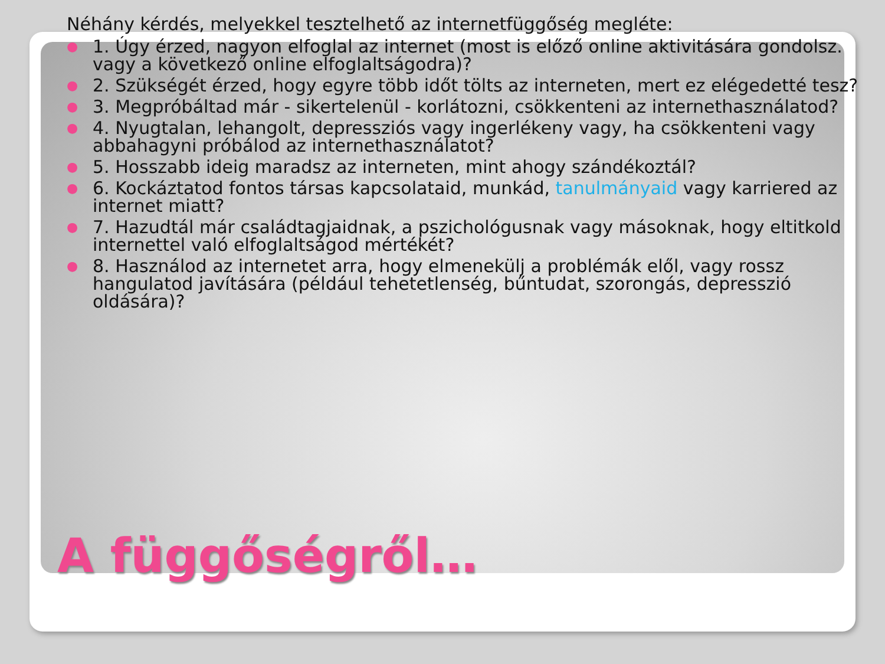Néhány kérdés, melyekkel tesztelhető az internetfüggőség megléte:
● 1. Úgy érzed, nagyon elfoglal az internet (most is előző online aktivitására gondolsz. vagy a következő online elfoglaltságodra)?
● 2. Szükségét érzed, hogy egyre több időt tölts az interneten, mert ez elégedetté tesz?
● 3. Megpróbáltad már - sikertelenül - korlátozni, csökkenteni az internethasználatod?
● 4. Nyugtalan, lehangolt, depressziós vagy ingerlékeny vagy, ha csökkenteni vagy abbahagyni próbálod az internethasználatot?
● 5. Hosszabb ideig maradsz az interneten, mint ahogy szándékoztál?
● 6. Kockáztatod fontos társas kapcsolataid, munkád, tanulmányaid vagy karriered az internet miatt?
● 7. Hazudtál már családtagjaidnak, a pszichológusnak vagy másoknak, hogy eltitkold internettel való elfoglaltságod mértékét?
● 8. Használod az internetet arra, hogy elmenekülj a problémák elől, vagy rossz hangulatod javítására (például tehetetlenség, bűntudat, szorongás, depresszió oldására)?
A függőségről…